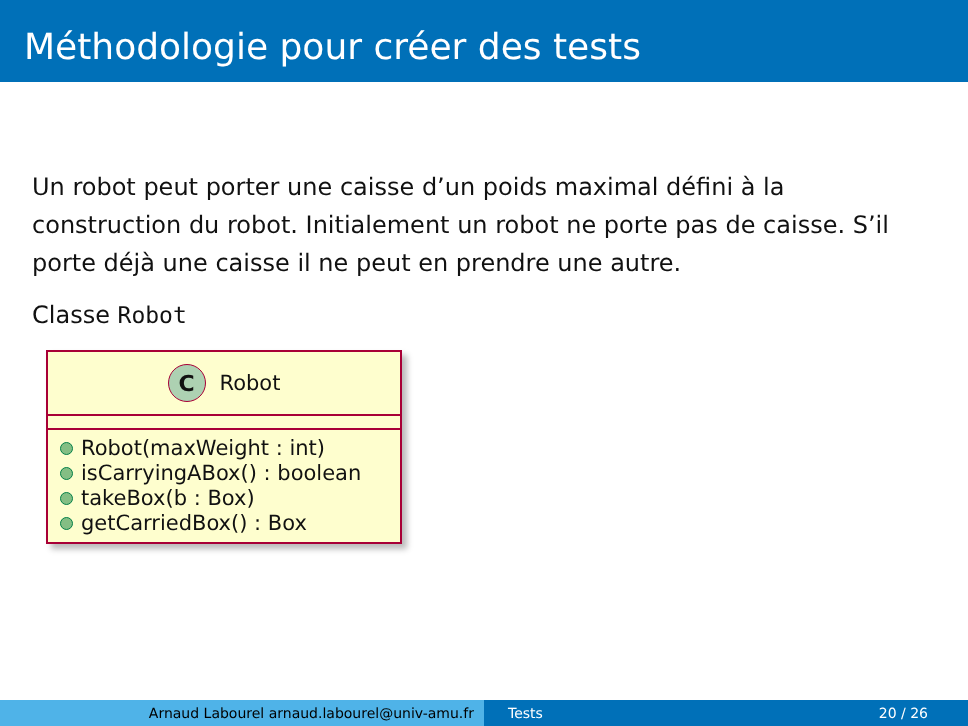Méthodologie pour créer des tests
Un robot peut porter une caisse d’un poids maximal défini à la construction du robot. Initialement un robot ne porte pas de caisse. S’il porte déjà une caisse il ne peut en prendre une autre.
Classe Robot
C Robot
Robot(maxWeight : int)
isCarryingABox() : boolean
takeBox(b : Box)
getCarriedBox() : Box
Arnaud Labourel arnaud.labourel@univ-amu.fr Tests 20 / 26